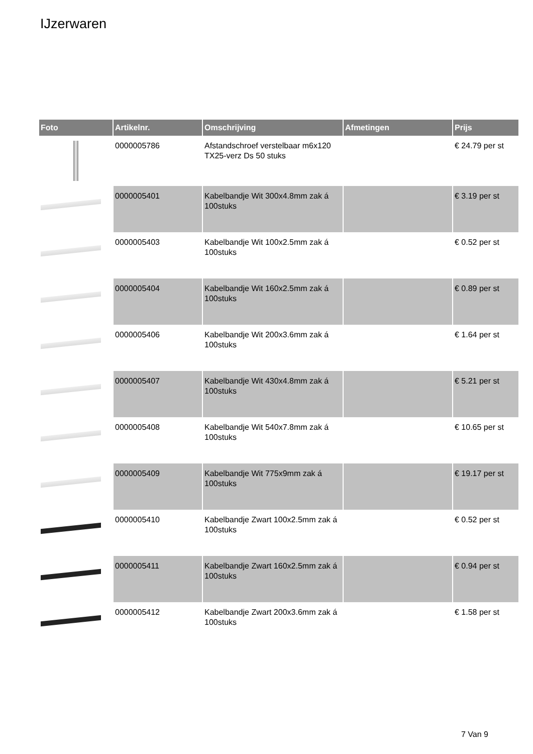IJzerwaren
| Foto | Artikelnr. | Omschrijving | Afmetingen | Prijs |
| --- | --- | --- | --- | --- |
| | 0000005786 | Afstandschroef verstelbaar m6x120 TX25-verz Ds 50 stuks | | € 24.79 per st |
| | 0000005401 | Kabelbandje Wit 300x4.8mm zak á 100stuks | | € 3.19 per st |
| | 0000005403 | Kabelbandje Wit 100x2.5mm zak á 100stuks | | € 0.52 per st |
| | 0000005404 | Kabelbandje Wit 160x2.5mm zak á 100stuks | | € 0.89 per st |
| | 0000005406 | Kabelbandje Wit 200x3.6mm zak á 100stuks | | € 1.64 per st |
| | 0000005407 | Kabelbandje Wit 430x4.8mm zak á 100stuks | | € 5.21 per st |
| | 0000005408 | Kabelbandje Wit 540x7.8mm zak á 100stuks | | € 10.65 per st |
| | 0000005409 | Kabelbandje Wit 775x9mm zak á 100stuks | | € 19.17 per st |
| | 0000005410 | Kabelbandje Zwart 100x2.5mm zak á 100stuks | | € 0.52 per st |
| | 0000005411 | Kabelbandje Zwart 160x2.5mm zak á 100stuks | | € 0.94 per st |
| | 0000005412 | Kabelbandje Zwart 200x3.6mm zak á 100stuks | | € 1.58 per st |
7 Van 9